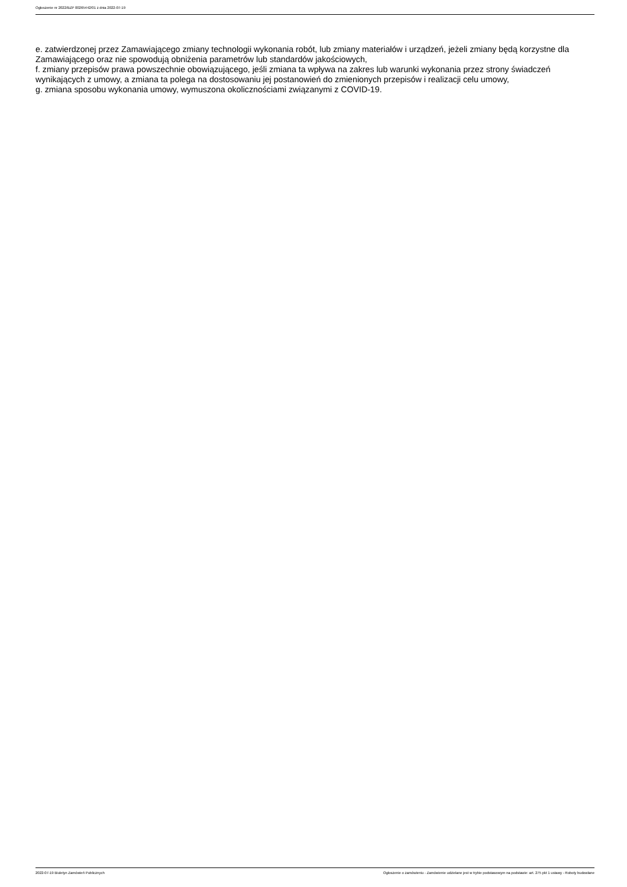Ogłoszenie nr 2022/BZP 00265442/01 z dnia 2022-07-19
e. zatwierdzonej przez Zamawiającego zmiany technologii wykonania robót, lub zmiany materiałów i urządzeń, jeżeli zmiany będą korzystne dla Zamawiającego oraz nie spowodują obniżenia parametrów lub standardów jakościowych,
f. zmiany przepisów prawa powszechnie obowiązującego, jeśli zmiana ta wpływa na zakres lub warunki wykonania przez strony świadczeń wynikających z umowy, a zmiana ta polega na dostosowaniu jej postanowień do zmienionych przepisów i realizacji celu umowy,
g. zmiana sposobu wykonania umowy, wymuszona okolicznościami związanymi z COVID-19.
2022-07-19 Biuletyn Zamówień Publicznych Ogłoszenie o zamówieniu - Zamówienie udzielane jest w trybie podstawowym na podstawie: art. 275 pkt 1 ustawy - Roboty budowlane